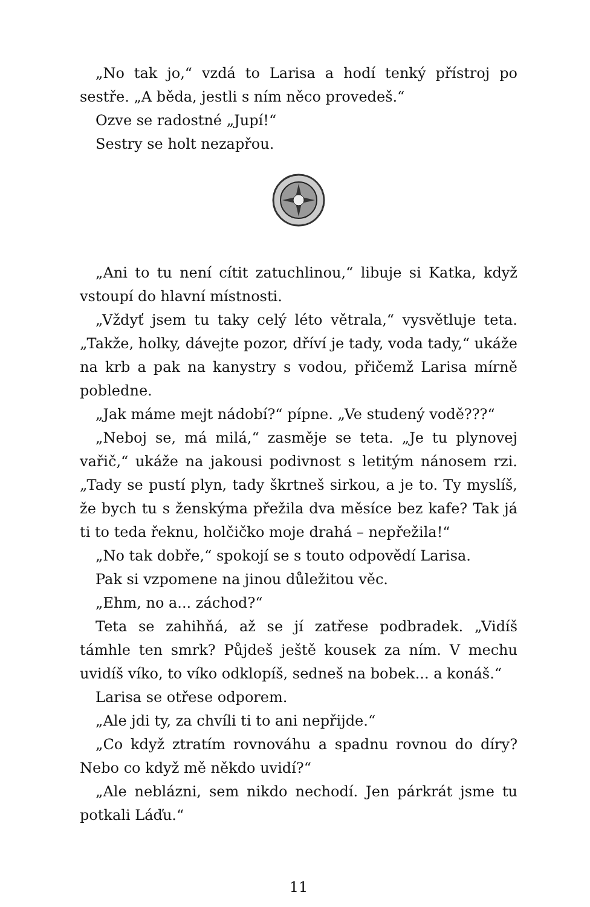„No tak jo,“ vzdá to Larisa a hodí tenký přístroj po sestře. „A běda, jestli s ním něco provedeš.“
Ozve se radostné „Jupí!“
Sestry se holt nezapřou.
„Ani to tu není cítit zatuchlinou,“ libuje si Katka, když vstoupí do hlavní místnosti.
„Vždyť jsem tu taky celý léto větrala,“ vysvětluje teta. „Takže, holky, dávejte pozor, dříví je tady, voda tady,“ ukáže na krb a pak na kanystry s vodou, přičemž Larisa mírně pobledne.
„Jak máme mejt nádobí?“ pípne. „Ve studený vodě???“
„Neboj se, má milá,“ zasměje se teta. „Je tu plynovej vařič,“ ukáže na jakousi podivnost s letitým nánosem rzi. „Tady se pustí plyn, tady škrtneš sirkou, a je to. Ty myslíš, že bych tu s ženskýma přežila dva měsíce bez kafe? Tak já ti to teda řeknu, holčičko moje drahá – nepřežila!“
„No tak dobře,“ spokojí se s touto odpovědí Larisa.
Pak si vzpomene na jinou důležitou věc.
„Ehm, no a... záchod?“
Teta se zahihňá, až se jí zatřese podbradek. „Vidíš támhle ten smrk? Půjdeš ještě kousek za ním. V mechu uvidíš víko, to víko odklopíš, sedneš na bobek... a konáš.“
Larisa se otřese odporem.
„Ale jdi ty, za chvíli ti to ani nepřijde.“
„Co když ztratím rovnováhu a spadnu rovnou do díry? Nebo co když mě někdo uvidí?“
„Ale neblázni, sem nikdo nechodí. Jen párkrát jsme tu potkali Láďu.“
11